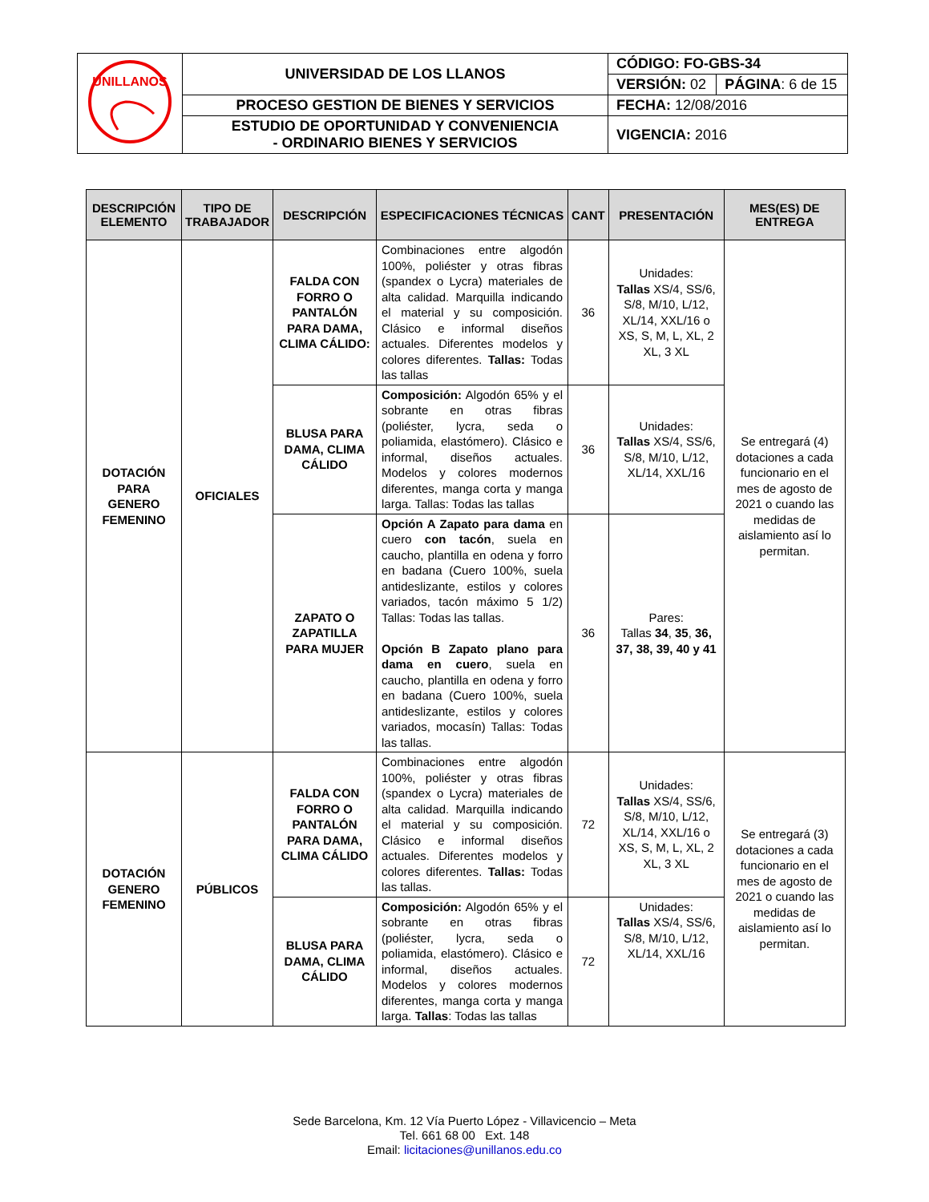| UNILLANOS | UNIVERSIDAD DE LOS LLANOS | CÓDIGO: FO-GBS-34 | |
| | | VERSIÓN: 02 | PÁGINA : 6 de 15 |
| | PROCESO GESTION DE BIENES Y SERVICIOS | FECHA: 12/08/2016 | |
| | ESTUDIO DE OPORTUNIDAD Y CONVENIENCIA - ORDINARIO BIENES Y SERVICIOS | VIGENCIA: 2016 | |
| DESCRIPCIÓN ELEMENTO | TIPO DE TRABAJADOR | DESCRIPCIÓN | ESPECIFICACIONES TÉCNICAS | CANT | PRESENTACIÓN | MES(ES) DE ENTREGA |
| --- | --- | --- | --- | --- | --- | --- |
| DOTACIÓN PARA GENERO FEMENINO | OFICIALES | FALDA CON FORRO O PANTALÓN PARA DAMA, CLIMA CÁLIDO: | Combinaciones entre algodón 100%, poliéster y otras fibras (spandex o Lycra) materiales de alta calidad. Marquilla indicando el material y su composición. Clásico e informal diseños actuales. Diferentes modelos y colores diferentes. Tallas: Todas las tallas | 36 | Unidades: Tallas XS/4, SS/6, S/8, M/10, L/12, XL/14, XXL/16 o XS, S, M, L, XL, 2 XL, 3 XL | Se entregará (4) dotaciones a cada funcionario en el mes de agosto de 2021 o cuando las medidas de aislamiento así lo permitan. |
| | | BLUSA PARA DAMA, CLIMA CÁLIDO | Composición: Algodón 65% y el sobrante en otras fibras (poliéster, lycra, seda o poliamida, elastómero). Clásico e informal, diseños actuales. Modelos y colores modernos diferentes, manga corta y manga larga. Tallas: Todas las tallas | 36 | Unidades: Tallas XS/4, SS/6, S/8, M/10, L/12, XL/14, XXL/16 | |
| | | ZAPATO O ZAPATILLA PARA MUJER | Opción A Zapato para dama en cuero con tacón , suela en caucho, plantilla en odena y forro en badana (Cuero 100%, suela antideslizante, estilos y colores variados, tacón máximo 5 1/2) Tallas: Todas las tallas. Opción B Zapato plano para dama en cuero , suela en caucho, plantilla en odena y forro en badana (Cuero 100%, suela antideslizante, estilos y colores variados, mocasín) Tallas: Todas las tallas. | 36 | Pares: Tallas 34 , 35 , 36, 37, 38, 39, 40 y 41 | |
| DOTACIÓN GENERO FEMENINO | PÚBLICOS | FALDA CON FORRO O PANTALÓN PARA DAMA, CLIMA CÁLIDO | Combinaciones entre algodón 100%, poliéster y otras fibras (spandex o Lycra) materiales de alta calidad. Marquilla indicando el material y su composición. Clásico e informal diseños actuales. Diferentes modelos y colores diferentes. Tallas: Todas las tallas. | 72 | Unidades: Tallas XS/4, SS/6, S/8, M/10, L/12, XL/14, XXL/16 o XS, S, M, L, XL, 2 XL, 3 XL | Se entregará (3) dotaciones a cada funcionario en el mes de agosto de 2021 o cuando las medidas de aislamiento así lo permitan. |
| | | BLUSA PARA DAMA, CLIMA CÁLIDO | Composición: Algodón 65% y el sobrante en otras fibras (poliéster, lycra, seda o poliamida, elastómero). Clásico e informal, diseños actuales. Modelos y colores modernos diferentes, manga corta y manga larga. Tallas : Todas las tallas | 72 | Unidades: Tallas XS/4, SS/6, S/8, M/10, L/12, XL/14, XXL/16 | |
Sede Barcelona, Km. 12 Vía Puerto López - Villavicencio – Meta
Tel. 661 68 00 Ext. 148
Email: licitaciones@unillanos.edu.co